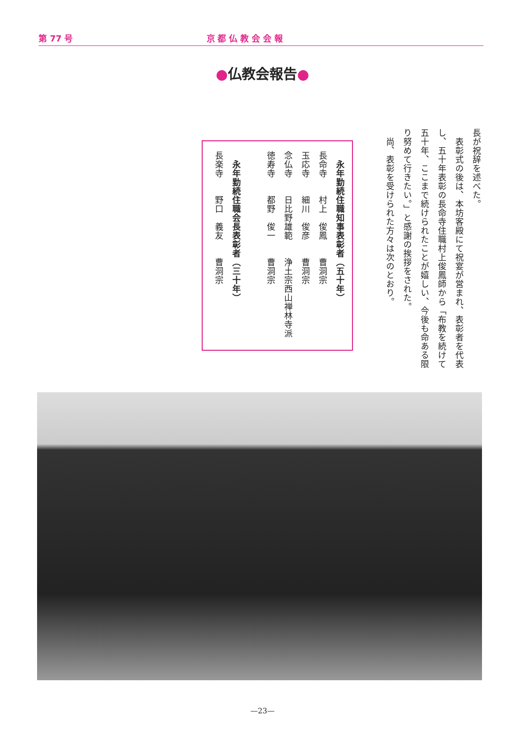第 77 号 京 都 仏 教 会 会 報
●仏教会報告●
長が祝辞を述べた。
　表彰式の後は、本坊客殿にて祝宴が営まれ、表彰者を代表し、五十年表彰の長命寺住職村上俊鳳師から「布教を続けて五十年、ここまで続けられたことが嬉しい、今後も命ある限り努めて行きたい。」と感謝の挨拶をされた。
　尚、表彰を受けられた方々は次のとおり。
　永年勤続住職知事表彰者（五十年）
長命寺　　村上　俊鳳　　曹洞宗
玉応寺　　細川　俊彦　　曹洞宗
念仏寺　　日比野雄範　　浄土宗西山禅林寺派
徳寿寺　　都野　俊一　　曹洞宗
　永年勤続住職会長表彰者（三十年）
長楽寺　　野口　義友　　曹洞宗
—23—